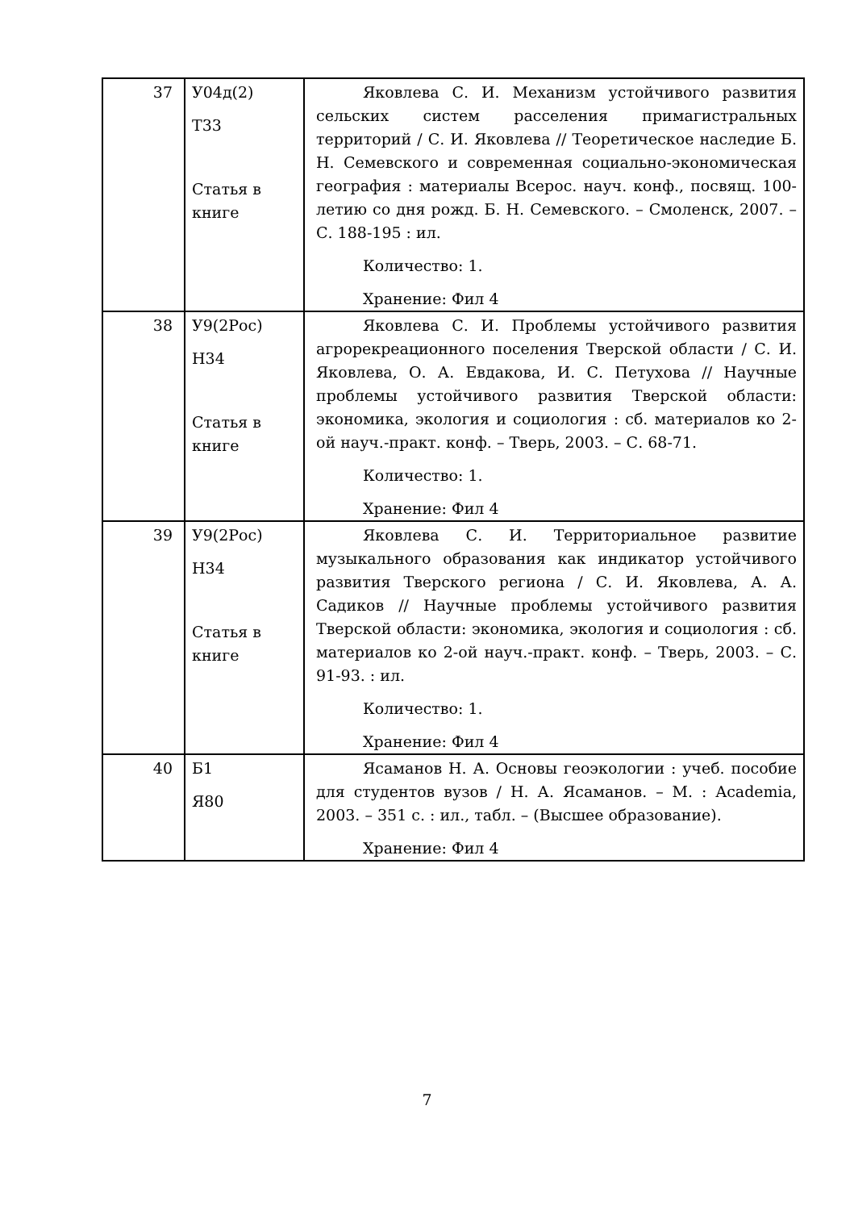| 37 | У04д(2) Т33 Статья в книге | Яковлева С. И. Механизм устойчивого развития сельских систем расселения примагистральных территорий / С. И. Яковлева // Теоретическое наследие Б. Н. Семевского и современная социально-экономическая география : материалы Всерос. науч. конф., посвящ. 100-летию со дня рожд. Б. Н. Семевского. – Смоленск, 2007. – С. 188-195 : ил. Количество: 1. Хранение: Фил 4 |
| 38 | У9(2Рос) Н34 Статья в книге | Яковлева С. И. Проблемы устойчивого развития агрорекреационного поселения Тверской области / С. И. Яковлева, О. А. Евдакова, И. С. Петухова // Научные проблемы устойчивого развития Тверской области: экономика, экология и социология : сб. материалов ко 2-ой науч.-практ. конф. – Тверь, 2003. – С. 68-71. Количество: 1. Хранение: Фил 4 |
| 39 | У9(2Рос) Н34 Статья в книге | Яковлева С. И. Территориальное развитие музыкального образования как индикатор устойчивого развития Тверского региона / С. И. Яковлева, А. А. Садиков // Научные проблемы устойчивого развития Тверской области: экономика, экология и социология : сб. материалов ко 2-ой науч.-практ. конф. – Тверь, 2003. – С. 91-93. : ил. Количество: 1. Хранение: Фил 4 |
| 40 | Б1 Я80 | Ясаманов Н. А. Основы геоэкологии : учеб. пособие для студентов вузов / Н. А. Ясаманов. – М. : Academia, 2003. – 351 с. : ил., табл. – (Высшее образование). Хранение: Фил 4 |
7